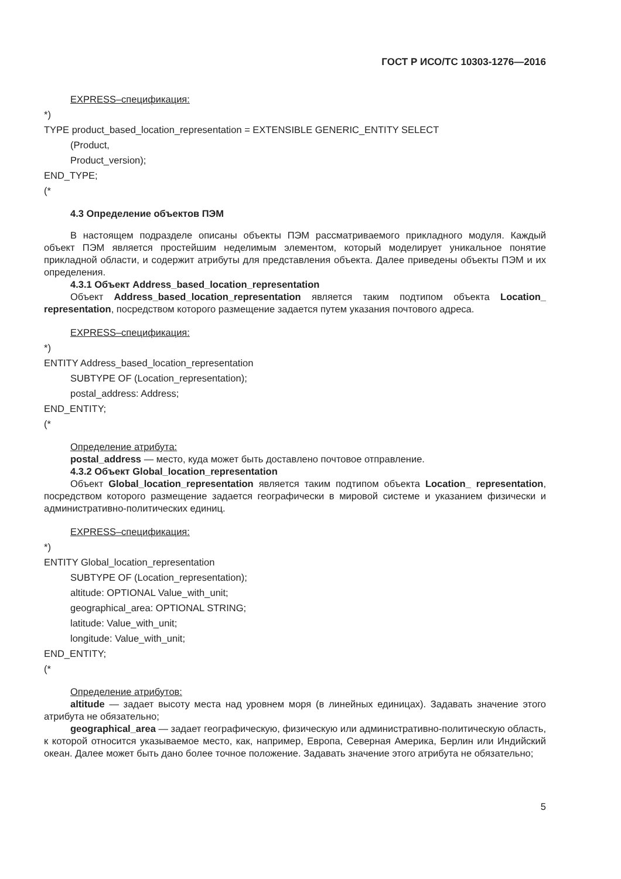ГОСТ Р ИСО/ТС 10303-1276—2016
EXPRESS–спецификация:
*)
TYPE product_based_location_representation = EXTENSIBLE GENERIC_ENTITY SELECT
(Product,
Product_version);
END_TYPE;
(*
4.3 Определение объектов ПЭМ
В настоящем подразделе описаны объекты ПЭМ рассматриваемого прикладного модуля. Каждый объект ПЭМ является простейшим неделимым элементом, который моделирует уникальное понятие прикладной области, и содержит атрибуты для представления объекта. Далее приведены объекты ПЭМ и их определения.
4.3.1 Объект Address_based_location_representation
Объект Address_based_location_representation является таким подтипом объекта Location_ representation, посредством которого размещение задается путем указания почтового адреса.
EXPRESS–спецификация:
*)
ENTITY Address_based_location_representation
SUBTYPE OF (Location_representation);
postal_address: Address;
END_ENTITY;
(*
Определение атрибута:
postal_address — место, куда может быть доставлено почтовое отправление.
4.3.2 Объект Global_location_representation
Объект Global_location_representation является таким подтипом объекта Location_ representation, посредством которого размещение задается географически в мировой системе и указанием физически и административно-политических единиц.
EXPRESS–спецификация:
*)
ENTITY Global_location_representation
SUBTYPE OF (Location_representation);
altitude: OPTIONAL Value_with_unit;
geographical_area: OPTIONAL STRING;
latitude: Value_with_unit;
longitude: Value_with_unit;
END_ENTITY;
(*
Определение атрибутов:
altitude — задает высоту места над уровнем моря (в линейных единицах). Задавать значение этого атрибута не обязательно;
geographical_area — задает географическую, физическую или административно-политическую область, к которой относится указываемое место, как, например, Европа, Северная Америка, Берлин или Индийский океан. Далее может быть дано более точное положение. Задавать значение этого атрибута не обязательно;
5